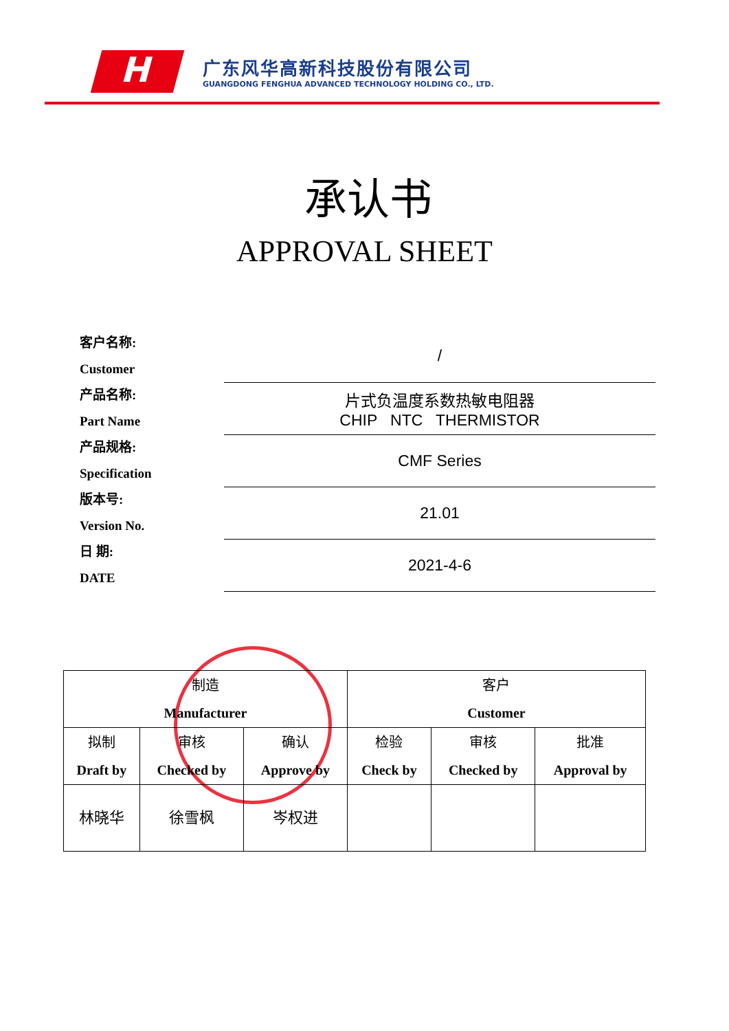H
广东风华高新科技股份有限公司
GUANGDONG FENGHUA ADVANCED TECHNOLOGY HOLDING CO., LTD.
承认书
APPROVAL SHEET
| 客户名称: Customer | / |
| 产品名称: Part Name | 片式负温度系数热敏电阻器 CHIP NTC THERMISTOR |
| 产品规格: Specification | CMF Series |
| 版本号: Version No. | 21.01 |
| 日 期: DATE | 2021-4-6 |
| 制造 Manufacturer | | | 客户 Customer | | |
| 拟制 Draft by | 审核 Checked by | 确认 Approve by | 检验 Check by | 审核 Checked by | 批准 Approval by |
| 林晓华 | 徐雪枫 | 岑权进 | | | |